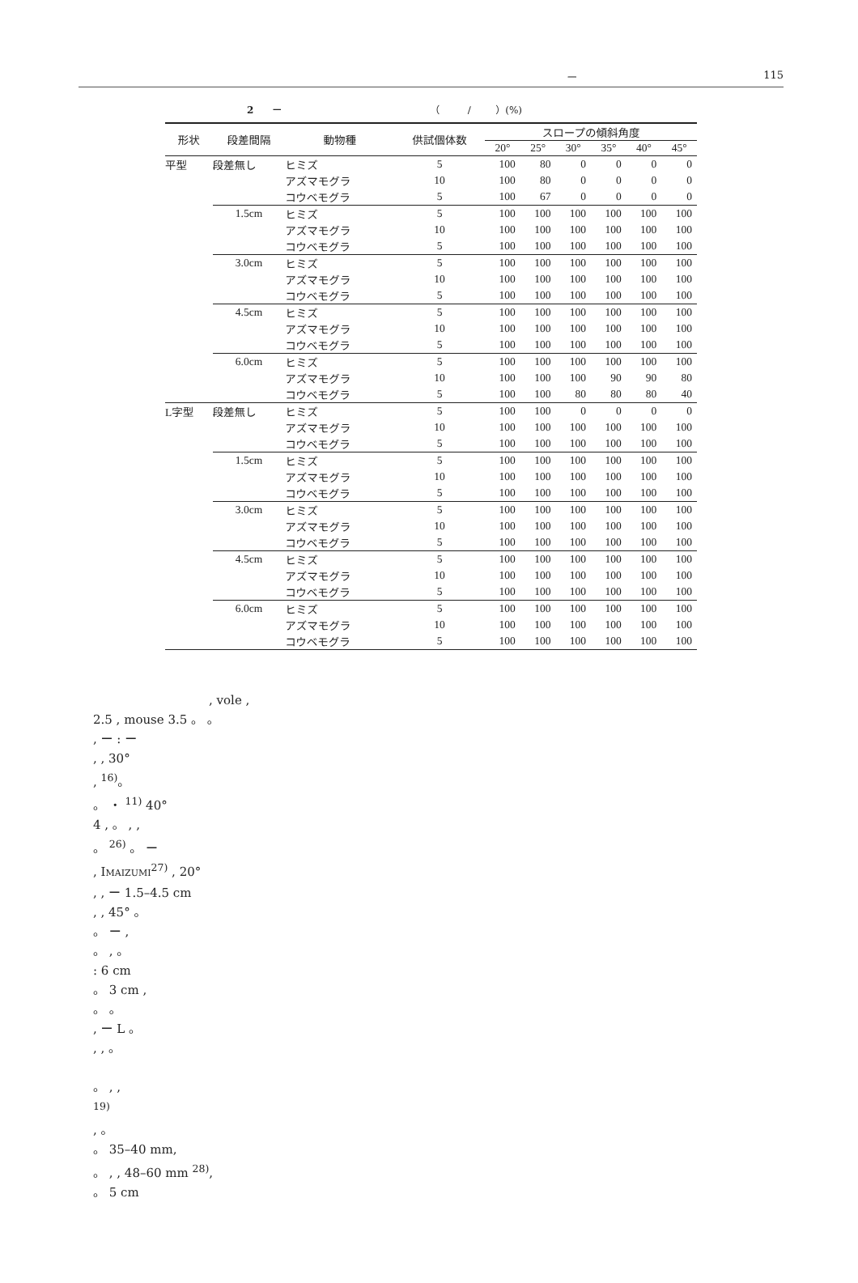ー 115
2 ー （ / ）(%)
| 形状 | 段差間隔 | 動物種 | 供試個体数 | スロープの傾斜角度 | | | | | |
| --- | --- | --- | --- | --- | --- | --- | --- | --- | --- |
| | | | | 20° | 25° | 30° | 35° | 40° | 45° |
| 平型 | 段差無し | ヒミズ | 5 | 100 | 80 | 0 | 0 | 0 | 0 |
| | | アズマモグラ | 10 | 100 | 80 | 0 | 0 | 0 | 0 |
| | | コウベモグラ | 5 | 100 | 67 | 0 | 0 | 0 | 0 |
| | 1.5cm | ヒミズ | 5 | 100 | 100 | 100 | 100 | 100 | 100 |
| | | アズマモグラ | 10 | 100 | 100 | 100 | 100 | 100 | 100 |
| | | コウベモグラ | 5 | 100 | 100 | 100 | 100 | 100 | 100 |
| | 3.0cm | ヒミズ | 5 | 100 | 100 | 100 | 100 | 100 | 100 |
| | | アズマモグラ | 10 | 100 | 100 | 100 | 100 | 100 | 100 |
| | | コウベモグラ | 5 | 100 | 100 | 100 | 100 | 100 | 100 |
| | 4.5cm | ヒミズ | 5 | 100 | 100 | 100 | 100 | 100 | 100 |
| | | アズマモグラ | 10 | 100 | 100 | 100 | 100 | 100 | 100 |
| | | コウベモグラ | 5 | 100 | 100 | 100 | 100 | 100 | 100 |
| | 6.0cm | ヒミズ | 5 | 100 | 100 | 100 | 100 | 100 | 100 |
| | | アズマモグラ | 10 | 100 | 100 | 100 | 90 | 90 | 80 |
| | | コウベモグラ | 5 | 100 | 100 | 80 | 80 | 80 | 40 |
| L字型 | 段差無し | ヒミズ | 5 | 100 | 100 | 0 | 0 | 0 | 0 |
| | | アズマモグラ | 10 | 100 | 100 | 100 | 100 | 100 | 100 |
| | | コウベモグラ | 5 | 100 | 100 | 100 | 100 | 100 | 100 |
| | 1.5cm | ヒミズ | 5 | 100 | 100 | 100 | 100 | 100 | 100 |
| | | アズマモグラ | 10 | 100 | 100 | 100 | 100 | 100 | 100 |
| | | コウベモグラ | 5 | 100 | 100 | 100 | 100 | 100 | 100 |
| | 3.0cm | ヒミズ | 5 | 100 | 100 | 100 | 100 | 100 | 100 |
| | | アズマモグラ | 10 | 100 | 100 | 100 | 100 | 100 | 100 |
| | | コウベモグラ | 5 | 100 | 100 | 100 | 100 | 100 | 100 |
| | 4.5cm | ヒミズ | 5 | 100 | 100 | 100 | 100 | 100 | 100 |
| | | アズマモグラ | 10 | 100 | 100 | 100 | 100 | 100 | 100 |
| | | コウベモグラ | 5 | 100 | 100 | 100 | 100 | 100 | 100 |
| | 6.0cm | ヒミズ | 5 | 100 | 100 | 100 | 100 | 100 | 100 |
| | | アズマモグラ | 10 | 100 | 100 | 100 | 100 | 100 | 100 |
| | | コウベモグラ | 5 | 100 | 100 | 100 | 100 | 100 | 100 |
, vole ,
2.5 , mouse 3.5 。 。
, ー : ー
, , 30°
, <sup>16)</sup>。
。 ・ <sup>11)</sup> 40°
4 , 。 , ,
。 <sup>26)</sup> 。 ー
, IMAIZUMI<sup>27)</sup> , 20°
, , ー 1.5–4.5 cm
, , 45° 。
。 ー ,
。 , 。
: 6 cm
。 3 cm ,
。 。
, ー L 。
, , 。
。 , ,
<sup>19)</sup>
, 。
。 35–40 mm,
。 , , 48–60 mm <sup>28)</sup>,
。 5 cm